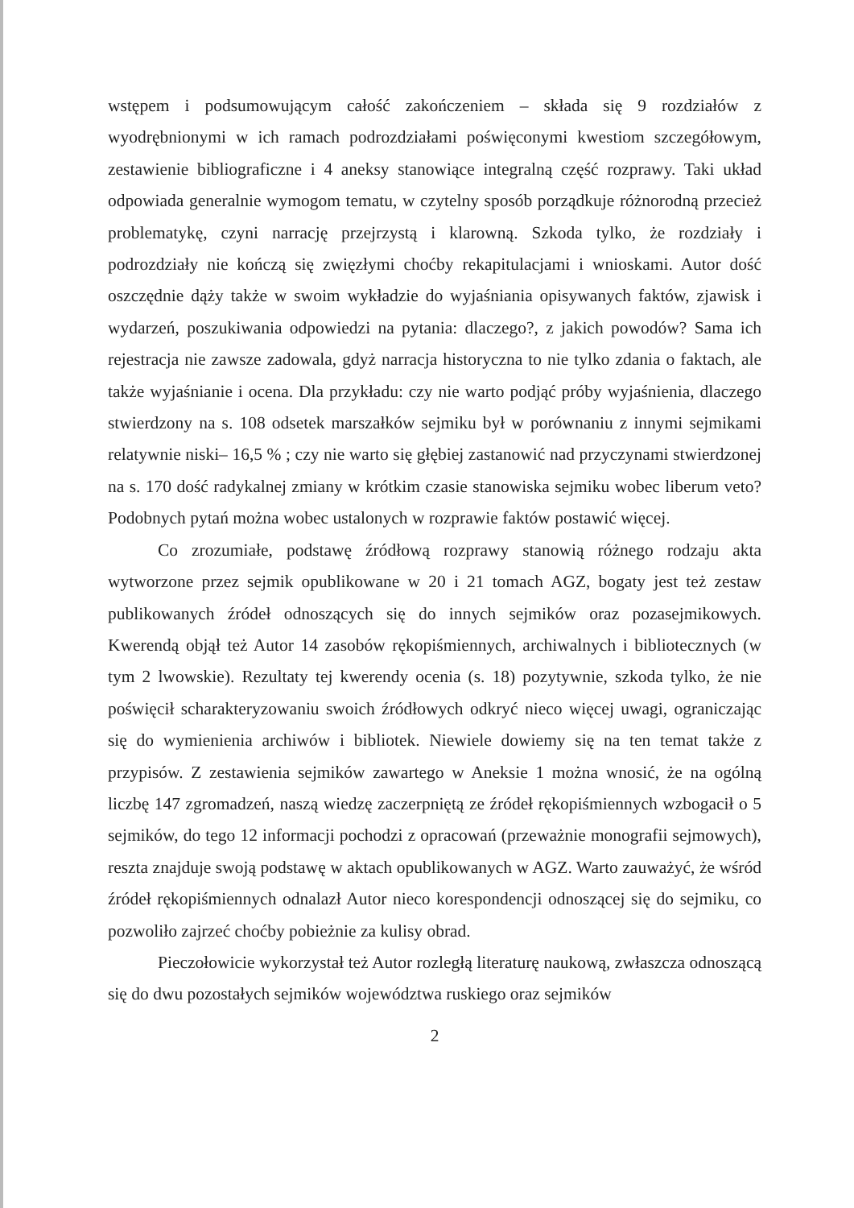wstępem i podsumowującym całość zakończeniem – składa się 9 rozdziałów z wyodrębnionymi w ich ramach podrozdziałami poświęconymi kwestiom szczegółowym, zestawienie bibliograficzne i 4 aneksy stanowiące integralną część rozprawy. Taki układ odpowiada generalnie wymogom tematu, w czytelny sposób porządkuje różnorodną przecież problematykę, czyni narrację przejrzystą i klarowną. Szkoda tylko, że rozdziały i podrozdziały nie kończą się zwięzłymi choćby rekapitulacjami i wnioskami. Autor dość oszczędnie dąży także w swoim wykładzie do wyjaśniania opisywanych faktów, zjawisk i wydarzeń, poszukiwania odpowiedzi na pytania: dlaczego?, z jakich powodów? Sama ich rejestracja nie zawsze zadowala, gdyż narracja historyczna to nie tylko zdania o faktach, ale także wyjaśnianie i ocena. Dla przykładu: czy nie warto podjąć próby wyjaśnienia, dlaczego stwierdzony na s. 108 odsetek marszałków sejmiku był w porównaniu z innymi sejmikami relatywnie niski– 16,5 % ; czy nie warto się głębiej zastanowić nad przyczynami stwierdzonej na s. 170 dość radykalnej zmiany w krótkim czasie stanowiska sejmiku wobec liberum veto? Podobnych pytań można wobec ustalonych w rozprawie faktów postawić więcej.
Co zrozumiałe, podstawę źródłową rozprawy stanowią różnego rodzaju akta wytworzone przez sejmik opublikowane w 20 i 21 tomach AGZ, bogaty jest też zestaw publikowanych źródeł odnoszących się do innych sejmików oraz pozasejmikowych. Kwerendą objął też Autor 14 zasobów rękopiśmiennych, archiwalnych i bibliotecznych (w tym 2 lwowskie). Rezultaty tej kwerendy ocenia (s. 18) pozytywnie, szkoda tylko, że nie poświęcił scharakteryzowaniu swoich źródłowych odkryć nieco więcej uwagi, ograniczając się do wymienienia archiwów i bibliotek. Niewiele dowiemy się na ten temat także z przypisów. Z zestawienia sejmików zawartego w Aneksie 1 można wnosić, że na ogólną liczbę 147 zgromadzeń, naszą wiedzę zaczerpniętą ze źródeł rękopiśmiennych wzbogacił o 5 sejmików, do tego 12 informacji pochodzi z opracowań (przeważnie monografii sejmowych), reszta znajduje swoją podstawę w aktach opublikowanych w AGZ. Warto zauważyć, że wśród źródeł rękopiśmiennych odnalazł Autor nieco korespondencji odnoszącej się do sejmiku, co pozwoliło zajrzeć choćby pobieżnie za kulisy obrad.
Pieczołowicie wykorzystał też Autor rozległą literaturę naukową, zwłaszcza odnoszącą się do dwu pozostałych sejmików województwa ruskiego oraz sejmików
2